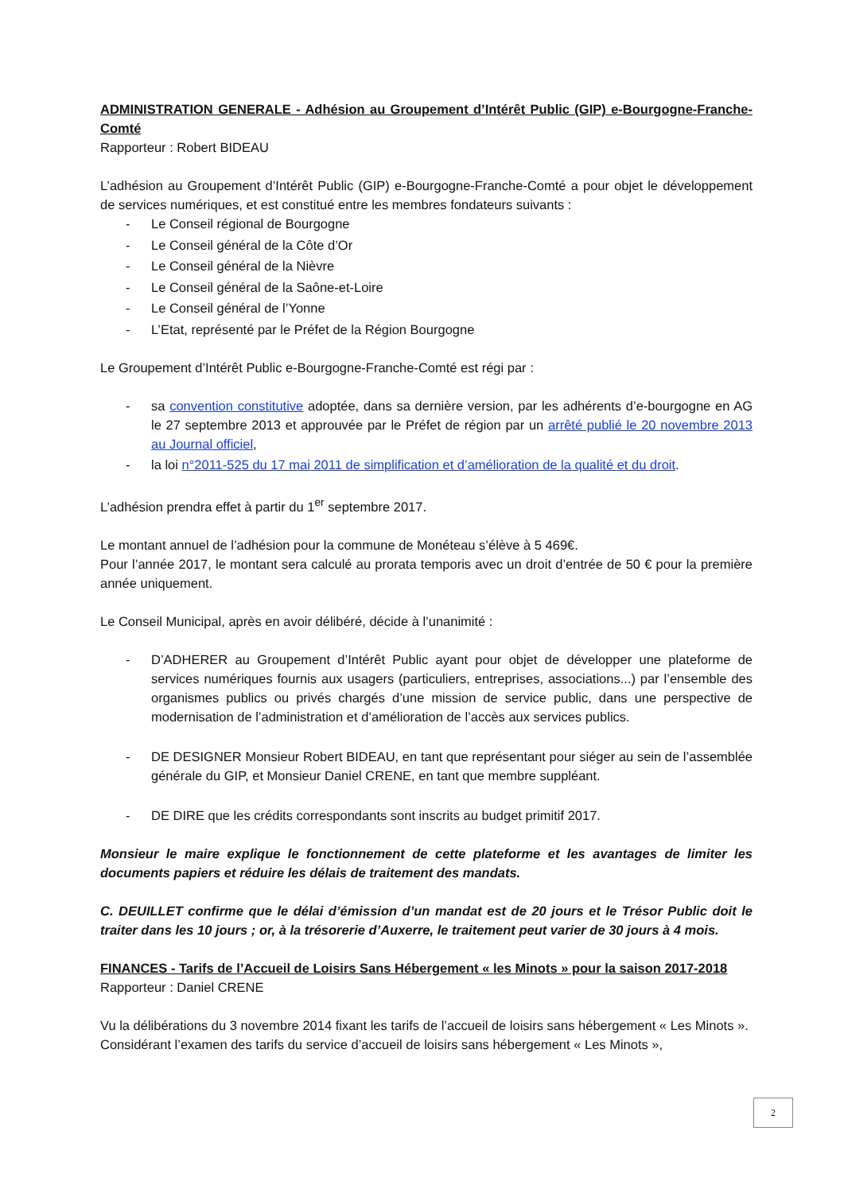ADMINISTRATION GENERALE - Adhésion au Groupement d’Intérêt Public (GIP) e-Bourgogne-Franche-Comté
Rapporteur : Robert BIDEAU
L’adhésion au Groupement d’Intérêt Public (GIP) e-Bourgogne-Franche-Comté a pour objet le développement de services numériques, et est constitué entre les membres fondateurs suivants :
- Le Conseil régional de Bourgogne
- Le Conseil général de la Côte d’Or
- Le Conseil général de la Nièvre
- Le Conseil général de la Saône-et-Loire
- Le Conseil général de l’Yonne
- L’Etat, représenté par le Préfet de la Région Bourgogne
Le Groupement d’Intérêt Public e-Bourgogne-Franche-Comté est régi par :
- sa convention constitutive adoptée, dans sa dernière version, par les adhérents d’e-bourgogne en AG le 27 septembre 2013 et approuvée par le Préfet de région par un arrêté publié le 20 novembre 2013 au Journal officiel,
- la loi n°2011-525 du 17 mai 2011 de simplification et d’amélioration de la qualité et du droit.
L’adhésion prendra effet à partir du 1<sup>er</sup> septembre 2017.
Le montant annuel de l’adhésion pour la commune de Monéteau s’élève à 5 469€.
Pour l’année 2017, le montant sera calculé au prorata temporis avec un droit d’entrée de 50 € pour la première année uniquement.
Le Conseil Municipal, après en avoir délibéré, décide à l’unanimité :
- D’ADHERER au Groupement d’Intérêt Public ayant pour objet de développer une plateforme de services numériques fournis aux usagers (particuliers, entreprises, associations...) par l’ensemble des organismes publics ou privés chargés d’une mission de service public, dans une perspective de modernisation de l’administration et d’amélioration de l’accès aux services publics.
- DE DESIGNER Monsieur Robert BIDEAU, en tant que représentant pour siéger au sein de l’assemblée générale du GIP, et Monsieur Daniel CRENE, en tant que membre suppléant.
- DE DIRE que les crédits correspondants sont inscrits au budget primitif 2017.
Monsieur le maire explique le fonctionnement de cette plateforme et les avantages de limiter les documents papiers et réduire les délais de traitement des mandats.
C. DEUILLET confirme que le délai d’émission d’un mandat est de 20 jours et le Trésor Public doit le traiter dans les 10 jours ; or, à la trésorerie d’Auxerre, le traitement peut varier de 30 jours à 4 mois.
FINANCES - Tarifs de l’Accueil de Loisirs Sans Hébergement « les Minots » pour la saison 2017-2018
Rapporteur : Daniel CRENE
Vu la délibérations du 3 novembre 2014 fixant les tarifs de l’accueil de loisirs sans hébergement « Les Minots ».
Considérant l’examen des tarifs du service d’accueil de loisirs sans hébergement « Les Minots »,
2